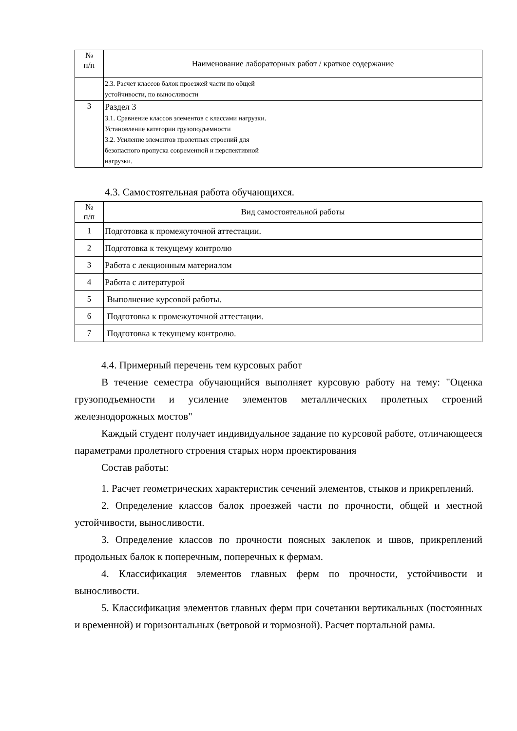| № п/п | Наименование лабораторных работ / краткое содержание |
| | 2.3. Расчет классов балок проезжей части по общей устойчивости, по выносливости |
| 3 | Раздел 3 3.1. Сравнение классов элементов с классами нагрузки. Установление категории грузоподъемности 3.2. Усиление элементов пролетных строений для безопасного пропуска современной и перспективной нагрузки. |
4.3. Самостоятельная работа обучающихся.
| № п/п | Вид самостоятельной работы |
| 1 | Подготовка к промежуточной аттестации. |
| 2 | Подготовка к текущему контролю |
| 3 | Работа с лекционным материалом |
| 4 | Работа с литературой |
| 5 | Выполнение курсовой работы. |
| 6 | Подготовка к промежуточной аттестации. |
| 7 | Подготовка к текущему контролю. |
4.4. Примерный перечень тем курсовых работ
В течение семестра обучающийся выполняет курсовую работу на тему: "Оценка грузоподъемности и усиление элементов металлических пролетных строений железнодорожных мостов"
Каждый студент получает индивидуальное задание по курсовой работе, отличающееся параметрами пролетного строения старых норм проектирования
Состав работы:
1. Расчет геометрических характеристик сечений элементов, стыков и прикреплений.
2. Определение классов балок проезжей части по прочности, общей и местной устойчивости, выносливости.
3. Определение классов по прочности поясных заклепок и швов, прикреплений продольных балок к поперечным, поперечных к фермам.
4. Классификация элементов главных ферм по прочности, устойчивости и выносливости.
5. Классификация элементов главных ферм при сочетании вертикальных (постоянных и временной) и горизонтальных (ветровой и тормозной). Расчет портальной рамы.